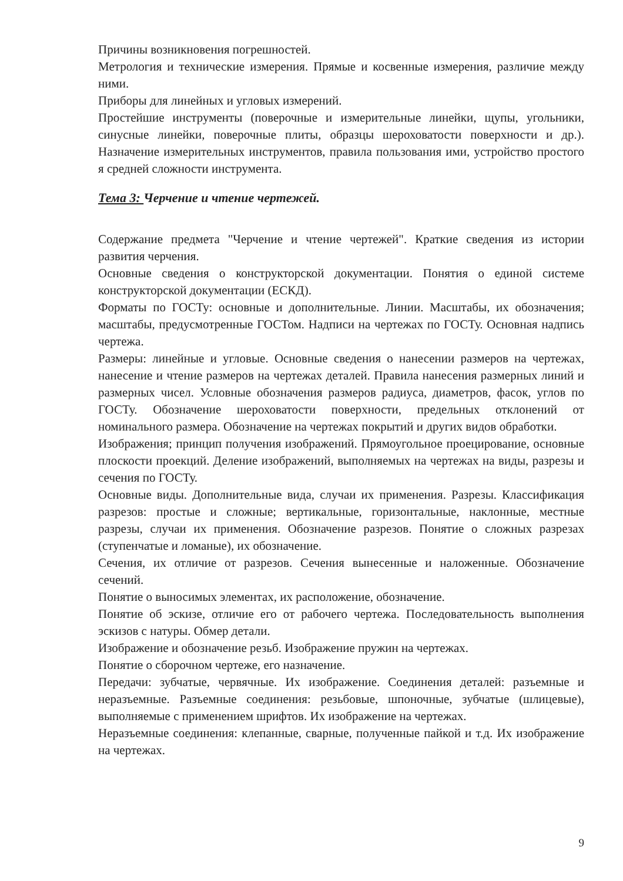Причины возникновения погрешностей.
Метрология и технические измерения. Прямые и косвенные измерения, различие между ними.
Приборы для линейных и угловых измерений.
Простейшие инструменты (поверочные и измерительные линейки, щупы, угольники, синусные линейки, поверочные плиты, образцы шероховатости поверхности и др.). Назначение измерительных инструментов, правила пользования ими, устройство простого я средней сложности инструмента.
Тема 3: Черчение и чтение чертежей.
Содержание предмета "Черчение и чтение чертежей". Краткие сведения из истории развития черчения.
Основные сведения о конструкторской документации. Понятия о единой системе конструкторской документации (ЕСКД).
Форматы по ГОСТу: основные и дополнительные. Линии. Масштабы, их обозначения; масштабы, предусмотренные ГОСТом. Надписи на чертежах по ГОСТу. Основная надпись чертежа.
Размеры: линейные и угловые. Основные сведения о нанесении размеров на чертежах, нанесение и чтение размеров на чертежах деталей. Правила нанесения размерных линий и размерных чисел. Условные обозначения размеров радиуса, диаметров, фасок, углов по ГОСТу. Обозначение шероховатости поверхности, предельных отклонений от номинального размера. Обозначение на чертежах покрытий и других видов обработки.
Изображения; принцип получения изображений. Прямоугольное проецирование, основные плоскости проекций. Деление изображений, выполняемых на чертежах на виды, разрезы и сечения по ГОСТу.
Основные виды. Дополнительные вида, случаи их применения. Разрезы. Классификация разрезов: простые и сложные; вертикальные, горизонтальные, наклонные, местные разрезы, случаи их применения. Обозначение разрезов. Понятие о сложных разрезах (ступенчатые и ломаные), их обозначение.
Сечения, их отличие от разрезов. Сечения вынесенные и наложенные. Обозначение сечений.
Понятие о выносимых элементах, их расположение, обозначение.
Понятие об эскизе, отличие его от рабочего чертежа. Последовательность выполнения эскизов с натуры. Обмер детали.
Изображение и обозначение резьб. Изображение пружин на чертежах.
Понятие о сборочном чертеже, его назначение.
Передачи: зубчатые, червячные. Их изображение. Соединения деталей: разъемные и неразъемные. Разъемные соединения: резьбовые, шпоночные, зубчатые (шлицевые), выполняемые с применением шрифтов. Их изображение на чертежах.
Неразъемные соединения: клепанные, сварные, полученные пайкой и т.д. Их изображение на чертежах.
9